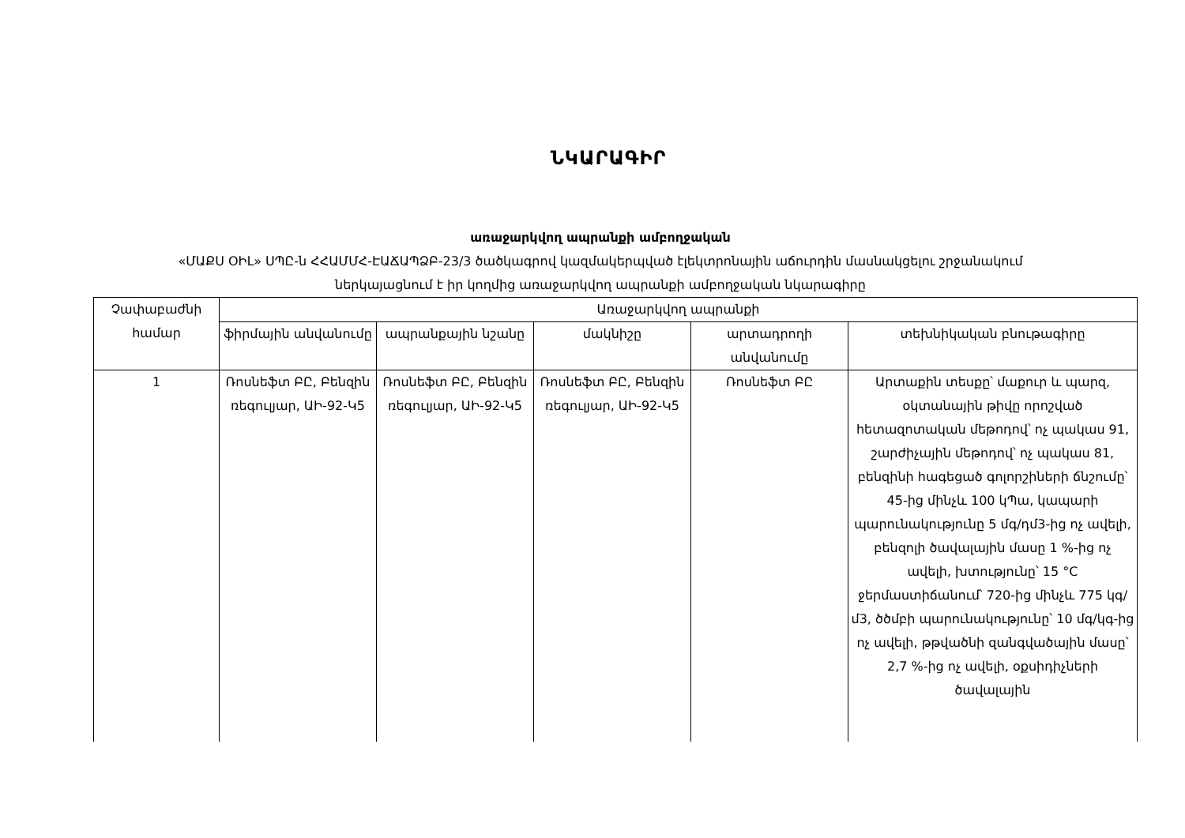ՆԿԱՐԱԳԻՐ
առաջարկվող ապրանքի ամբողջական
«ՄԱՔՍ ՕԻԼ» ՍՊԸ-ն ՀՀԱՄՄՀ-ԷԱՃԱՊՁԲ-23/3 ծածկագրով կազմակերպված էլեկտրոնային աճուրդին մասնակցելու շրջանակում
ներկայացնում է իր կողմից առաջարկվող ապրանքի ամբողջական նկարագիրը
| Չափաբաժնի համար | Առաջարկվող ապրանքի | | | | |
| --- | --- | --- | --- | --- | --- |
| | ֆիրմային անվանումը | ապրանքային նշանը | մակնիշը | արտադրողի անվանումը | տեխնիկական բնութագիրը |
| 1 | Ռոսնեֆտ ԲԸ, Բենզին ռեգուլյար, ԱԻ-92-Կ5 | Ռոսնեֆտ ԲԸ, Բենզին ռեգուլյար, ԱԻ-92-Կ5 | Ռոսնեֆտ ԲԸ, Բենզին ռեգուլյար, ԱԻ-92-Կ5 | Ռոսնեֆտ ԲԸ | Արտաքին տեսքը՝ մաքուր և պարզ, օկտանային թիվը որոշված հետազոտական մեթոդով՝ ոչ պակաս 91, շարժիչային մեթոդով՝ ոչ պակաս 81, բենզինի հագեցած գոլորշիների ճնշումը՝ 45-ից մինչև 100 կՊա, կապարի պարունակությունը 5 մգ/դմ3-ից ոչ ավելի, բենզոլի ծավալային մասը 1 %-ից ոչ ավելի, խտությունը՝ 15 °C ջերմաստիճանում՝ 720-ից մինչև 775 կգ/մ3, ծծմբի պարունակությունը՝ 10 մգ/կգ-ից ոչ ավելի, թթվածնի զանգվածային մասը՝ 2,7 %-ից ոչ ավելի, օքսիդիչների ծավալային |